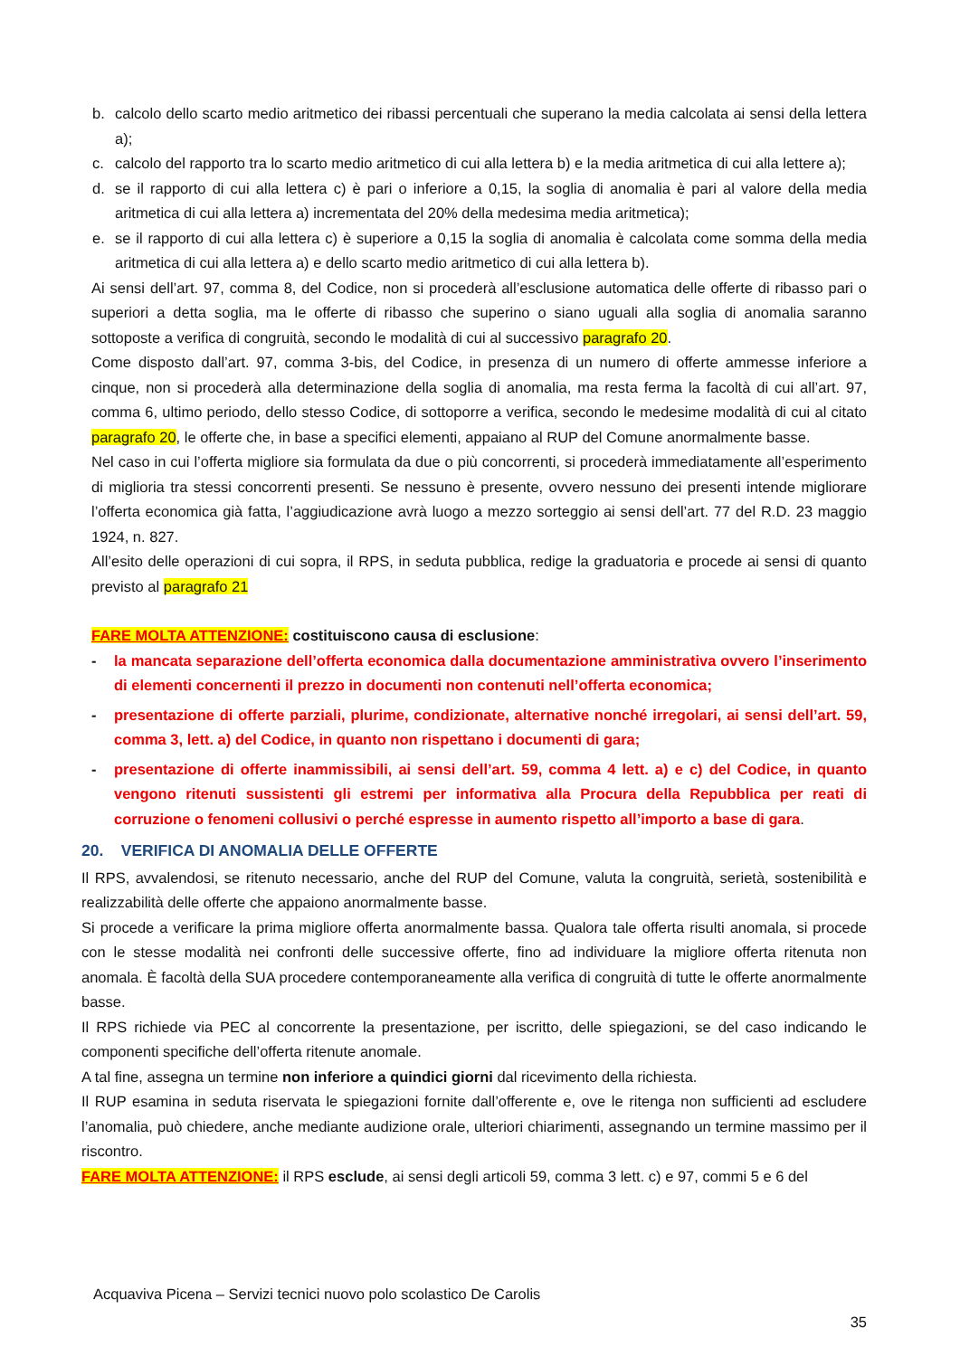b. calcolo dello scarto medio aritmetico dei ribassi percentuali che superano la media calcolata ai sensi della lettera a);
c. calcolo del rapporto tra lo scarto medio aritmetico di cui alla lettera b) e la media aritmetica di cui alla lettere a);
d. se il rapporto di cui alla lettera c) è pari o inferiore a 0,15, la soglia di anomalia è pari al valore della media aritmetica di cui alla lettera a) incrementata del 20% della medesima media aritmetica);
e. se il rapporto di cui alla lettera c) è superiore a 0,15 la soglia di anomalia è calcolata come somma della media aritmetica di cui alla lettera a) e dello scarto medio aritmetico di cui alla lettera b).
Ai sensi dell’art. 97, comma 8, del Codice, non si procederà all’esclusione automatica delle offerte di ribasso pari o superiori a detta soglia, ma le offerte di ribasso che superino o siano uguali alla soglia di anomalia saranno sottoposte a verifica di congruità, secondo le modalità di cui al successivo paragrafo 20.
Come disposto dall’art. 97, comma 3-bis, del Codice, in presenza di un numero di offerte ammesse inferiore a cinque, non si procederà alla determinazione della soglia di anomalia, ma resta ferma la facoltà di cui all’art. 97, comma 6, ultimo periodo, dello stesso Codice, di sottoporre a verifica, secondo le medesime modalità di cui al citato paragrafo 20, le offerte che, in base a specifici elementi, appaiano al RUP del Comune anormalmente basse.
Nel caso in cui l’offerta migliore sia formulata da due o più concorrenti, si procederà immediatamente all’esperimento di miglioria tra stessi concorrenti presenti. Se nessuno è presente, ovvero nessuno dei presenti intende migliorare l’offerta economica già fatta, l’aggiudicazione avrà luogo a mezzo sorteggio ai sensi dell’art. 77 del R.D. 23 maggio 1924, n. 827.
All’esito delle operazioni di cui sopra, il RPS, in seduta pubblica, redige la graduatoria e procede ai sensi di quanto previsto al paragrafo 21
FARE MOLTA ATTENZIONE: costituiscono causa di esclusione:
- la mancata separazione dell’offerta economica dalla documentazione amministrativa ovvero l’inserimento di elementi concernenti il prezzo in documenti non contenuti nell’offerta economica;
- presentazione di offerte parziali, plurime, condizionate, alternative nonché irregolari, ai sensi dell’art. 59, comma 3, lett. a) del Codice, in quanto non rispettano i documenti di gara;
- presentazione di offerte inammissibili, ai sensi dell’art. 59, comma 4 lett. a) e c) del Codice, in quanto vengono ritenuti sussistenti gli estremi per informativa alla Procura della Repubblica per reati di corruzione o fenomeni collusivi o perché espresse in aumento rispetto all’importo a base di gara.
20. VERIFICA DI ANOMALIA DELLE OFFERTE
Il RPS, avvalendosi, se ritenuto necessario, anche del RUP del Comune, valuta la congruità, serietà, sostenibilità e realizzabilità delle offerte che appaiono anormalmente basse.
Si procede a verificare la prima migliore offerta anormalmente bassa. Qualora tale offerta risulti anomala, si procede con le stesse modalità nei confronti delle successive offerte, fino ad individuare la migliore offerta ritenuta non anomala. È facoltà della SUA procedere contemporaneamente alla verifica di congruità di tutte le offerte anormalmente basse.
Il RPS richiede via PEC al concorrente la presentazione, per iscritto, delle spiegazioni, se del caso indicando le componenti specifiche dell’offerta ritenute anomale.
A tal fine, assegna un termine non inferiore a quindici giorni dal ricevimento della richiesta.
Il RUP esamina in seduta riservata le spiegazioni fornite dall’offerente e, ove le ritenga non sufficienti ad escludere l’anomalia, può chiedere, anche mediante audizione orale, ulteriori chiarimenti, assegnando un termine massimo per il riscontro.
FARE MOLTA ATTENZIONE: il RPS esclude, ai sensi degli articoli 59, comma 3 lett. c) e 97, commi 5 e 6 del
Acquaviva Picena – Servizi tecnici nuovo polo scolastico De Carolis
35